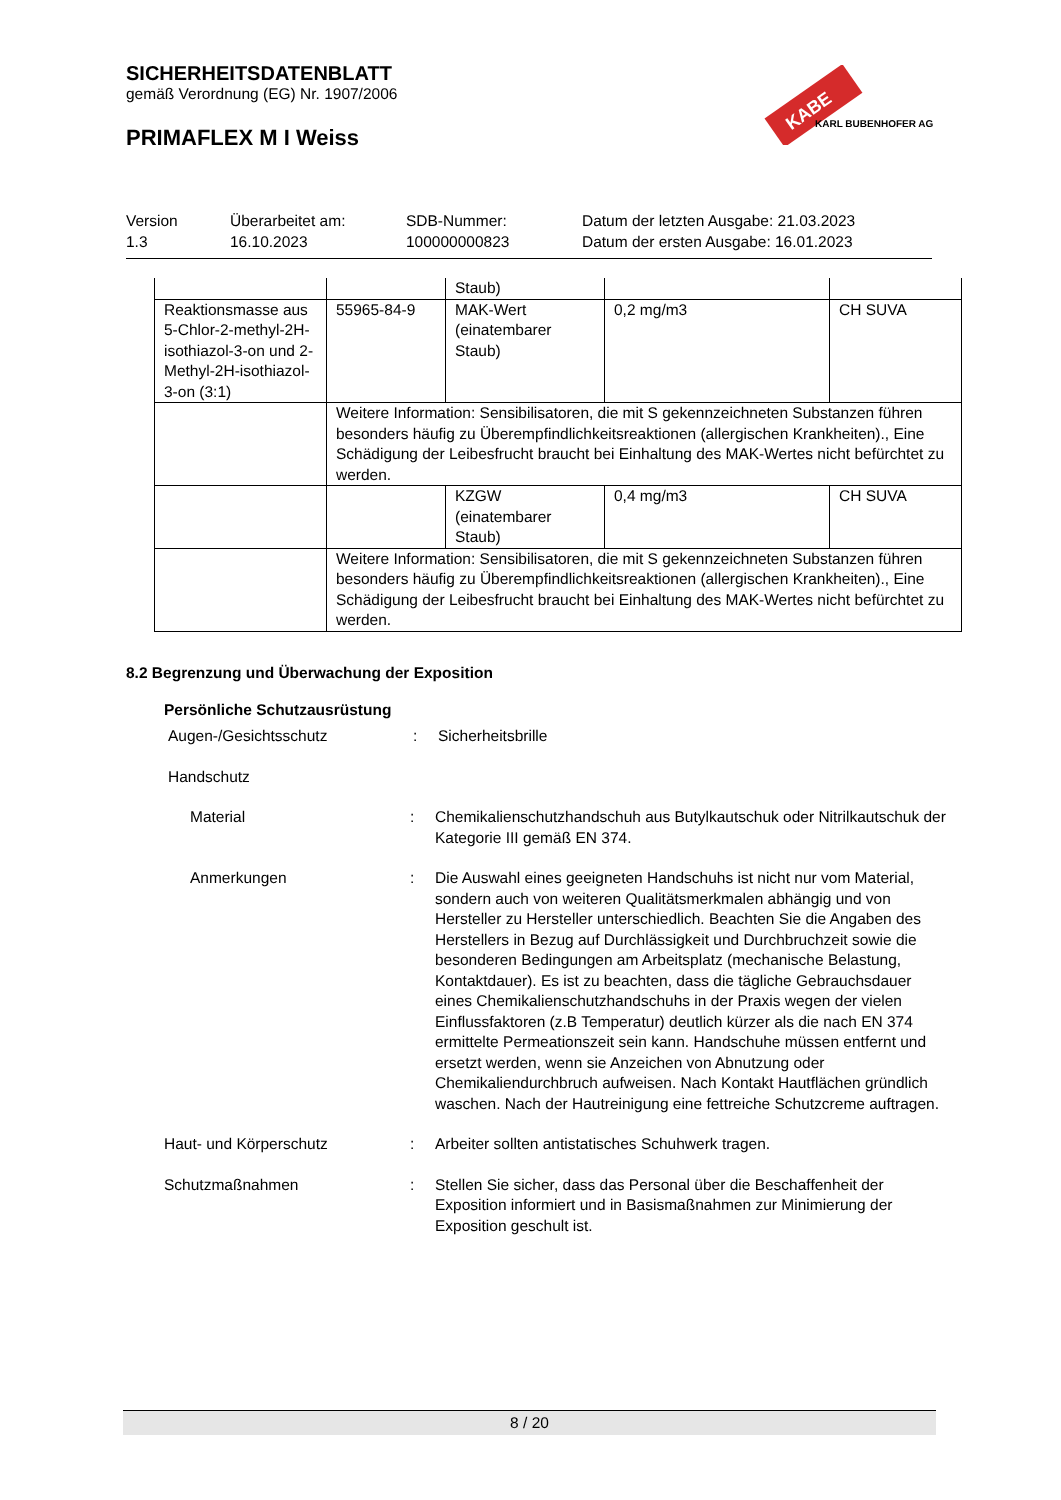SICHERHEITSDATENBLATT
gemäß Verordnung (EG) Nr. 1907/2006
PRIMAFLEX M I Weiss
KABE
KARL BUBENHOFER AG
Version
1.3
Überarbeitet am:
16.10.2023
SDB-Nummer:
100000000823
Datum der letzten Ausgabe: 21.03.2023
Datum der ersten Ausgabe: 16.01.2023
| | | Staub) | | |
| Reaktionsmasse aus 5-Chlor-2-methyl-2H-isothiazol-3-on und 2-Methyl-2H-isothiazol-3-on (3:1) | 55965-84-9 | MAK-Wert (einatembarer Staub) | 0,2 mg/m3 | CH SUVA |
| | Weitere Information: Sensibilisatoren, die mit S gekennzeichneten Substanzen führen besonders häufig zu Überempfindlichkeitsreaktionen (allergischen Krankheiten)., Eine Schädigung der Leibesfrucht braucht bei Einhaltung des MAK-Wertes nicht befürchtet zu werden. | | | |
| | | KZGW (einatembarer Staub) | 0,4 mg/m3 | CH SUVA |
| | Weitere Information: Sensibilisatoren, die mit S gekennzeichneten Substanzen führen besonders häufig zu Überempfindlichkeitsreaktionen (allergischen Krankheiten)., Eine Schädigung der Leibesfrucht braucht bei Einhaltung des MAK-Wertes nicht befürchtet zu werden. | | | |
8.2 Begrenzung und Überwachung der Exposition
Persönliche Schutzausrüstung
Augen-/Gesichtsschutz : Sicherheitsbrille
Handschutz
Material : Chemikalienschutzhandschuh aus Butylkautschuk oder Nitrilkautschuk der Kategorie III gemäß EN 374.
Anmerkungen : Die Auswahl eines geeigneten Handschuhs ist nicht nur vom Material, sondern auch von weiteren Qualitätsmerkmalen abhängig und von Hersteller zu Hersteller unterschiedlich. Beachten Sie die Angaben des Herstellers in Bezug auf Durchlässigkeit und Durchbruchzeit sowie die besonderen Bedingungen am Arbeitsplatz (mechanische Belastung, Kontaktdauer). Es ist zu beachten, dass die tägliche Gebrauchsdauer eines Chemikalienschutzhandschuhs in der Praxis wegen der vielen Einflussfaktoren (z.B Temperatur) deutlich kürzer als die nach EN 374 ermittelte Permeationszeit sein kann. Handschuhe müssen entfernt und ersetzt werden, wenn sie Anzeichen von Abnutzung oder Chemikaliendurchbruch aufweisen. Nach Kontakt Hautflächen gründlich waschen. Nach der Hautreinigung eine fettreiche Schutzcreme auftragen.
Haut- und Körperschutz : Arbeiter sollten antistatisches Schuhwerk tragen.
Schutzmaßnahmen : Stellen Sie sicher, dass das Personal über die Beschaffenheit der Exposition informiert und in Basismaßnahmen zur Minimierung der Exposition geschult ist.
8 / 20